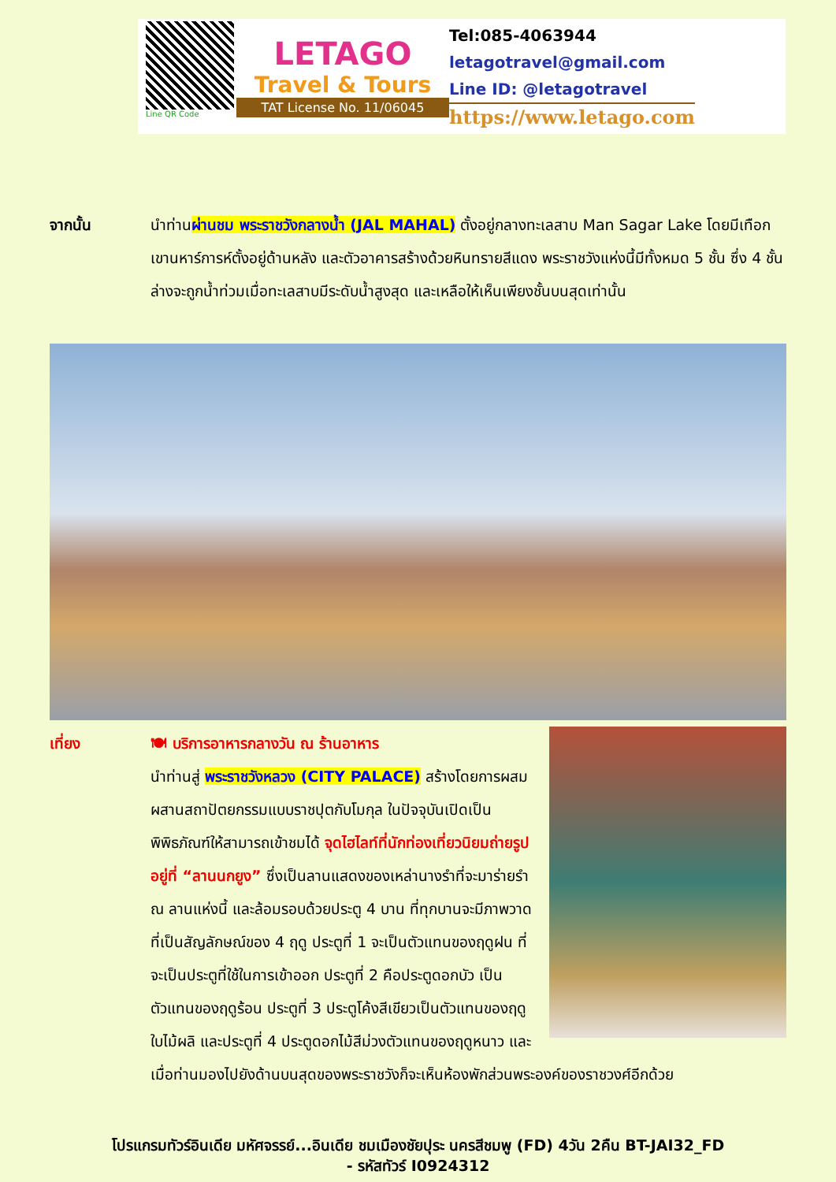Line QR Code
LETAGO
Travel & Tours
TAT License No. 11/06045
Tel:085-4063944
letagotravel@gmail.com
Line ID: @letagotravel
https://www.letago.com
จากนั้น นำท่านผ่านชม พระราชวังกลางน้ำ (JAL MAHAL) ตั้งอยู่กลางทะเลสาบ Man Sagar Lake โดยมีเทือกเขานหาร์การห์ตั้งอยู่ด้านหลัง และตัวอาคารสร้างด้วยหินทรายสีแดง พระราชวังแห่งนี้มีทั้งหมด 5 ชั้น ซึ่ง 4 ชั้นล่างจะถูกน้ำท่วมเมื่อทะเลสาบมีระดับน้ำสูงสุด และเหลือให้เห็นเพียงชั้นบนสุดเท่านั้น
เที่ยง 🍽 บริการอาหารกลางวัน ณ ร้านอาหาร
นำท่านสู่ พระราชวังหลวง (CITY PALACE) สร้างโดยการผสมผสานสถาปัตยกรรมแบบราชปุตกับโมกุล ในปัจจุบันเปิดเป็นพิพิธภัณฑ์ให้สามารถเข้าชมได้ จุดไฮไลท์ที่นักท่องเที่ยวนิยมถ่ายรูปอยู่ที่ “ลานนกยูง” ซึ่งเป็นลานแสดงของเหล่านางรำที่จะมาร่ายรำ ณ ลานแห่งนี้ และล้อมรอบด้วยประตู 4 บาน ที่ทุกบานจะมีภาพวาดที่เป็นสัญลักษณ์ของ 4 ฤดู ประตูที่ 1 จะเป็นตัวแทนของฤดูฝน ที่จะเป็นประตูที่ใช้ในการเข้าออก ประตูที่ 2 คือประตูดอกบัว เป็นตัวแทนของฤดูร้อน ประตูที่ 3 ประตูโค้งสีเขียวเป็นตัวแทนของฤดูใบไม้ผลิ และประตูที่ 4 ประตูดอกไม้สีม่วงตัวแทนของฤดูหนาว และเมื่อท่านมองไปยังด้านบนสุดของพระราชวังก็จะเห็นห้องพักส่วนพระองค์ของราชวงศ์อีกด้วย
โปรแกรมทัวร์อินเดีย มหัศจรรย์...อินเดีย ชมเมืองชัยปุระ นครสีชมพู (FD) 4วัน 2คืน BT-JAI32_FD
- รหัสทัวร์ I0924312